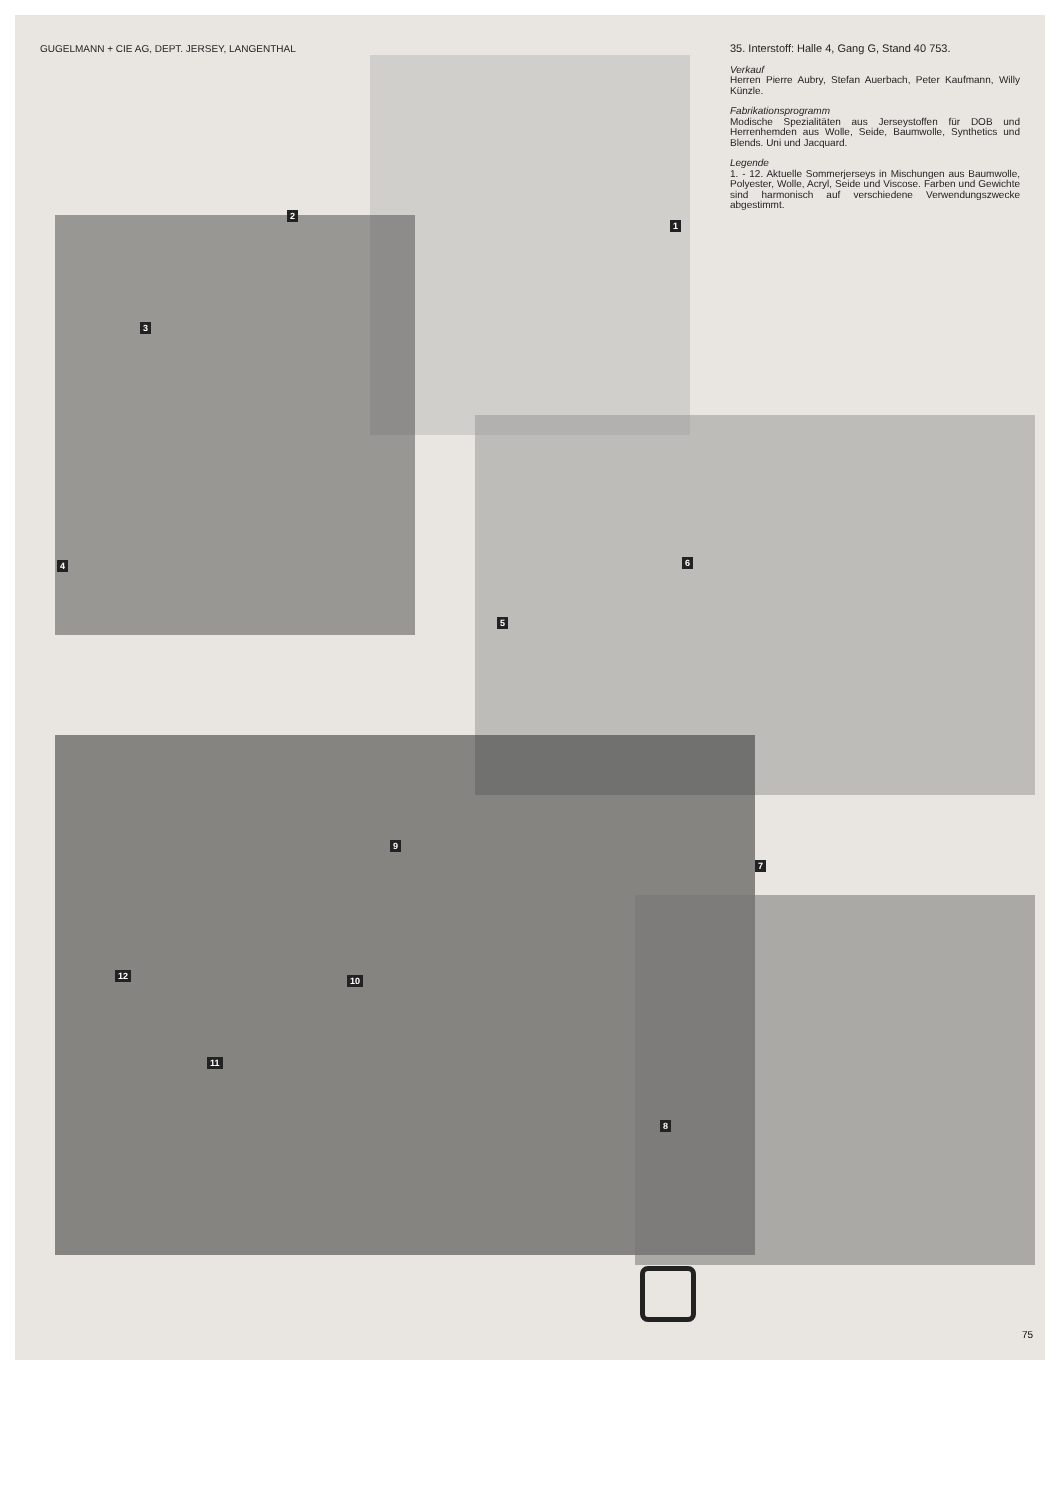GUGELMANN + CIE AG, DEPT. JERSEY, LANGENTHAL
35. Interstoff: Halle 4, Gang G, Stand 40 753.
Verkauf
Herren Pierre Aubry, Stefan Auerbach, Peter Kaufmann, Willy Künzle.
Fabrikationsprogramm
Modische Spezialitäten aus Jerseystoffen für DOB und Herrenhemden aus Wolle, Seide, Baumwolle, Synthetics und Blends. Uni und Jacquard.
Legende
1. - 12. Aktuelle Sommerjerseys in Mischungen aus Baumwolle, Polyester, Wolle, Acryl, Seide und Viscose. Farben und Gewichte sind harmonisch auf verschiedene Verwendungszwecke abgestimmt.
1
2
3
4
5
6
7
8
9
10
11
12
75